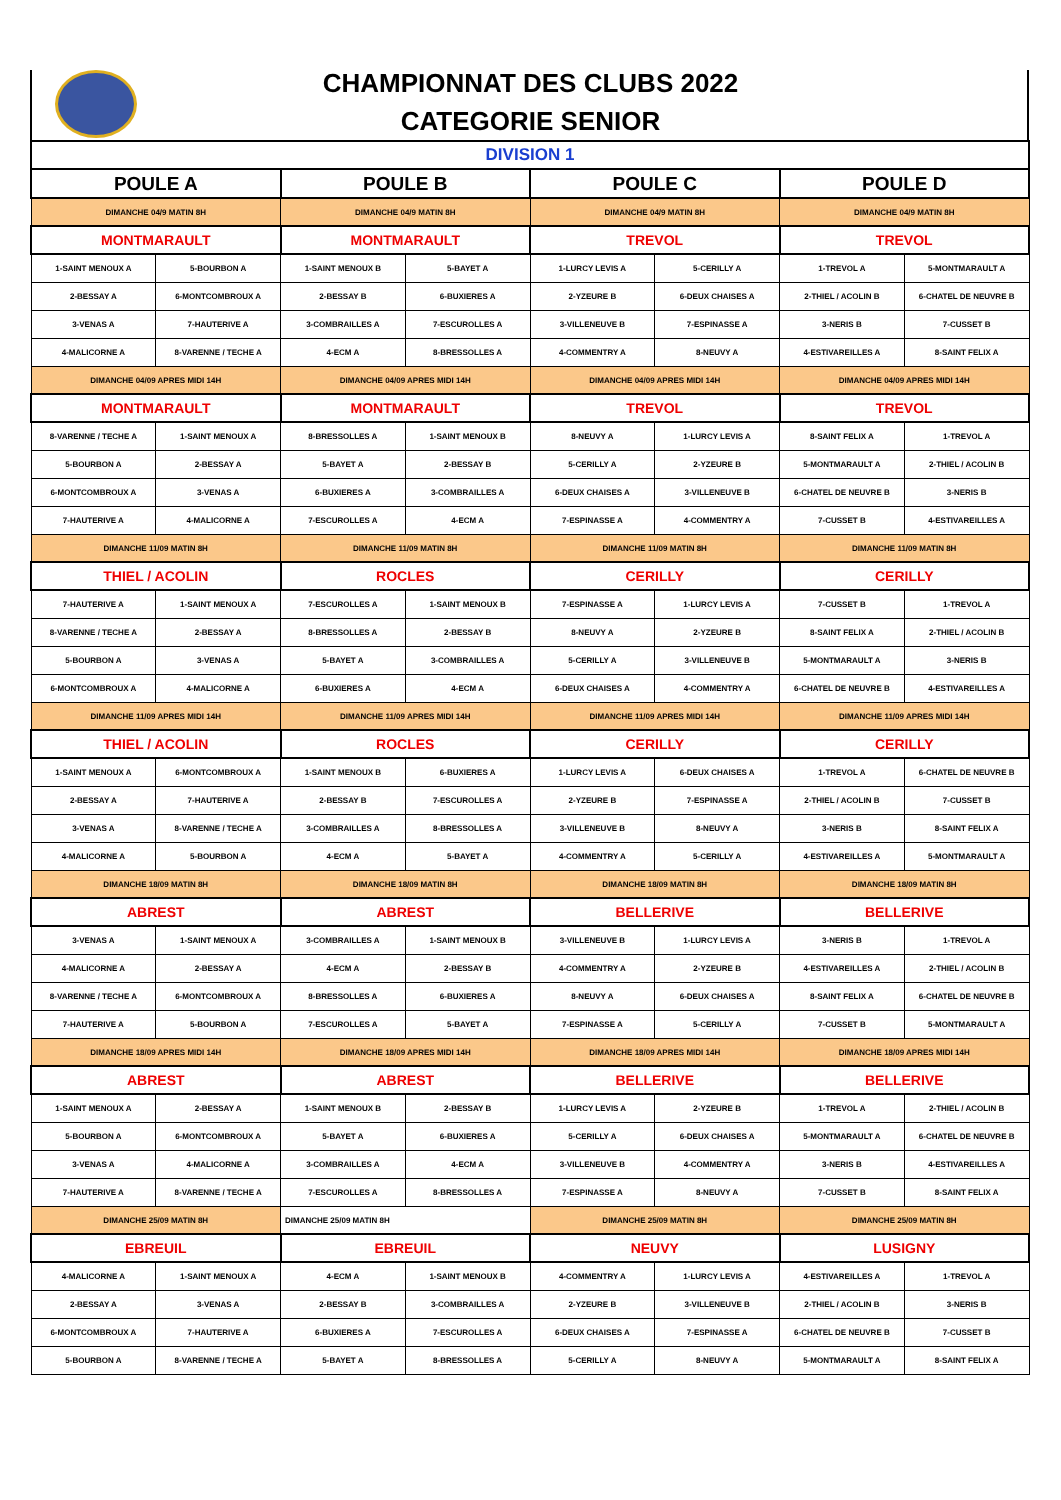CHAMPIONNAT DES CLUBS 2022
CATEGORIE SENIOR
| DIVISION 1 | | | | | | | |
| POULE A | | POULE B | | POULE C | | POULE D | |
| DIMANCHE 04/9 MATIN 8H | | DIMANCHE 04/9 MATIN 8H | | DIMANCHE 04/9 MATIN 8H | | DIMANCHE 04/9 MATIN 8H | |
| MONTMARAULT | | MONTMARAULT | | TREVOL | | TREVOL | |
| 1-SAINT MENOUX A | 5-BOURBON A | 1-SAINT MENOUX B | 5-BAYET A | 1-LURCY LEVIS A | 5-CERILLY A | 1-TREVOL A | 5-MONTMARAULT A |
| 2-BESSAY A | 6-MONTCOMBROUX A | 2-BESSAY B | 6-BUXIERES A | 2-YZEURE B | 6-DEUX CHAISES A | 2-THIEL / ACOLIN B | 6-CHATEL DE NEUVRE B |
| 3-VENAS A | 7-HAUTERIVE A | 3-COMBRAILLES A | 7-ESCUROLLES A | 3-VILLENEUVE B | 7-ESPINASSE A | 3-NERIS B | 7-CUSSET B |
| 4-MALICORNE A | 8-VARENNE / TECHE A | 4-ECM A | 8-BRESSOLLES A | 4-COMMENTRY A | 8-NEUVY A | 4-ESTIVAREILLES A | 8-SAINT FELIX A |
| DIMANCHE 04/09 APRES MIDI 14H | | DIMANCHE 04/09 APRES MIDI 14H | | DIMANCHE 04/09 APRES MIDI 14H | | DIMANCHE 04/09 APRES MIDI 14H | |
| MONTMARAULT | | MONTMARAULT | | TREVOL | | TREVOL | |
| 8-VARENNE / TECHE A | 1-SAINT MENOUX A | 8-BRESSOLLES A | 1-SAINT MENOUX B | 8-NEUVY A | 1-LURCY LEVIS A | 8-SAINT FELIX A | 1-TREVOL A |
| 5-BOURBON A | 2-BESSAY A | 5-BAYET A | 2-BESSAY B | 5-CERILLY A | 2-YZEURE B | 5-MONTMARAULT A | 2-THIEL / ACOLIN B |
| 6-MONTCOMBROUX A | 3-VENAS A | 6-BUXIERES A | 3-COMBRAILLES A | 6-DEUX CHAISES A | 3-VILLENEUVE B | 6-CHATEL DE NEUVRE B | 3-NERIS B |
| 7-HAUTERIVE A | 4-MALICORNE A | 7-ESCUROLLES A | 4-ECM A | 7-ESPINASSE A | 4-COMMENTRY A | 7-CUSSET B | 4-ESTIVAREILLES A |
| DIMANCHE 11/09 MATIN 8H | | DIMANCHE 11/09 MATIN 8H | | DIMANCHE 11/09 MATIN 8H | | DIMANCHE 11/09 MATIN 8H | |
| THIEL / ACOLIN | | ROCLES | | CERILLY | | CERILLY | |
| 7-HAUTERIVE A | 1-SAINT MENOUX A | 7-ESCUROLLES A | 1-SAINT MENOUX B | 7-ESPINASSE A | 1-LURCY LEVIS A | 7-CUSSET B | 1-TREVOL A |
| 8-VARENNE / TECHE A | 2-BESSAY A | 8-BRESSOLLES A | 2-BESSAY B | 8-NEUVY A | 2-YZEURE B | 8-SAINT FELIX A | 2-THIEL / ACOLIN B |
| 5-BOURBON A | 3-VENAS A | 5-BAYET A | 3-COMBRAILLES A | 5-CERILLY A | 3-VILLENEUVE B | 5-MONTMARAULT A | 3-NERIS B |
| 6-MONTCOMBROUX A | 4-MALICORNE A | 6-BUXIERES A | 4-ECM A | 6-DEUX CHAISES A | 4-COMMENTRY A | 6-CHATEL DE NEUVRE B | 4-ESTIVAREILLES A |
| DIMANCHE 11/09 APRES MIDI 14H | | DIMANCHE 11/09 APRES MIDI 14H | | DIMANCHE 11/09 APRES MIDI 14H | | DIMANCHE 11/09 APRES MIDI 14H | |
| THIEL / ACOLIN | | ROCLES | | CERILLY | | CERILLY | |
| 1-SAINT MENOUX A | 6-MONTCOMBROUX A | 1-SAINT MENOUX B | 6-BUXIERES A | 1-LURCY LEVIS A | 6-DEUX CHAISES A | 1-TREVOL A | 6-CHATEL DE NEUVRE B |
| 2-BESSAY A | 7-HAUTERIVE A | 2-BESSAY B | 7-ESCUROLLES A | 2-YZEURE B | 7-ESPINASSE A | 2-THIEL / ACOLIN B | 7-CUSSET B |
| 3-VENAS A | 8-VARENNE / TECHE A | 3-COMBRAILLES A | 8-BRESSOLLES A | 3-VILLENEUVE B | 8-NEUVY A | 3-NERIS B | 8-SAINT FELIX A |
| 4-MALICORNE A | 5-BOURBON A | 4-ECM A | 5-BAYET A | 4-COMMENTRY A | 5-CERILLY A | 4-ESTIVAREILLES A | 5-MONTMARAULT A |
| DIMANCHE 18/09 MATIN 8H | | DIMANCHE 18/09 MATIN 8H | | DIMANCHE 18/09 MATIN 8H | | DIMANCHE 18/09 MATIN 8H | |
| ABREST | | ABREST | | BELLERIVE | | BELLERIVE | |
| 3-VENAS A | 1-SAINT MENOUX A | 3-COMBRAILLES A | 1-SAINT MENOUX B | 3-VILLENEUVE B | 1-LURCY LEVIS A | 3-NERIS B | 1-TREVOL A |
| 4-MALICORNE A | 2-BESSAY A | 4-ECM A | 2-BESSAY B | 4-COMMENTRY A | 2-YZEURE B | 4-ESTIVAREILLES A | 2-THIEL / ACOLIN B |
| 8-VARENNE / TECHE A | 6-MONTCOMBROUX A | 8-BRESSOLLES A | 6-BUXIERES A | 8-NEUVY A | 6-DEUX CHAISES A | 8-SAINT FELIX A | 6-CHATEL DE NEUVRE B |
| 7-HAUTERIVE A | 5-BOURBON A | 7-ESCUROLLES A | 5-BAYET A | 7-ESPINASSE A | 5-CERILLY A | 7-CUSSET B | 5-MONTMARAULT A |
| DIMANCHE 18/09 APRES MIDI 14H | | DIMANCHE 18/09 APRES MIDI 14H | | DIMANCHE 18/09 APRES MIDI 14H | | DIMANCHE 18/09 APRES MIDI 14H | |
| ABREST | | ABREST | | BELLERIVE | | BELLERIVE | |
| 1-SAINT MENOUX A | 2-BESSAY A | 1-SAINT MENOUX B | 2-BESSAY B | 1-LURCY LEVIS A | 2-YZEURE B | 1-TREVOL A | 2-THIEL / ACOLIN B |
| 5-BOURBON A | 6-MONTCOMBROUX A | 5-BAYET A | 6-BUXIERES A | 5-CERILLY A | 6-DEUX CHAISES A | 5-MONTMARAULT A | 6-CHATEL DE NEUVRE B |
| 3-VENAS A | 4-MALICORNE A | 3-COMBRAILLES A | 4-ECM A | 3-VILLENEUVE B | 4-COMMENTRY A | 3-NERIS B | 4-ESTIVAREILLES A |
| 7-HAUTERIVE A | 8-VARENNE / TECHE A | 7-ESCUROLLES A | 8-BRESSOLLES A | 7-ESPINASSE A | 8-NEUVY A | 7-CUSSET B | 8-SAINT FELIX A |
| DIMANCHE 25/09 MATIN 8H | | DIMANCHE 25/09 MATIN 8H | | DIMANCHE 25/09 MATIN 8H | | DIMANCHE 25/09 MATIN 8H | |
| EBREUIL | | EBREUIL | | NEUVY | | LUSIGNY | |
| 4-MALICORNE A | 1-SAINT MENOUX A | 4-ECM A | 1-SAINT MENOUX B | 4-COMMENTRY A | 1-LURCY LEVIS A | 4-ESTIVAREILLES A | 1-TREVOL A |
| 2-BESSAY A | 3-VENAS A | 2-BESSAY B | 3-COMBRAILLES A | 2-YZEURE B | 3-VILLENEUVE B | 2-THIEL / ACOLIN B | 3-NERIS B |
| 6-MONTCOMBROUX A | 7-HAUTERIVE A | 6-BUXIERES A | 7-ESCUROLLES A | 6-DEUX CHAISES A | 7-ESPINASSE A | 6-CHATEL DE NEUVRE B | 7-CUSSET B |
| 5-BOURBON A | 8-VARENNE / TECHE A | 5-BAYET A | 8-BRESSOLLES A | 5-CERILLY A | 8-NEUVY A | 5-MONTMARAULT A | 8-SAINT FELIX A |